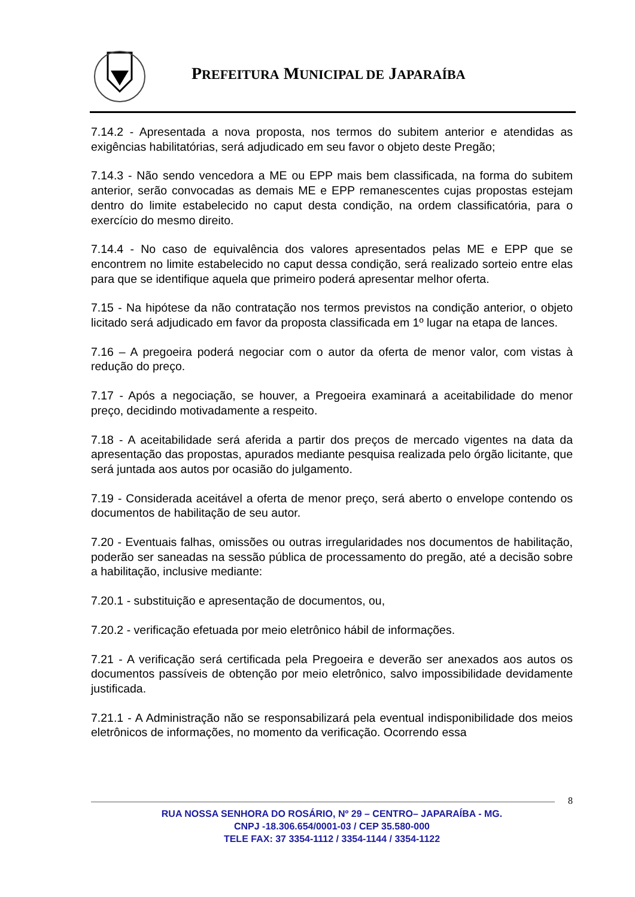PREFEITURA MUNICIPAL DE JAPARAÍBA
7.14.2 - Apresentada a nova proposta, nos termos do subitem anterior e atendidas as exigências habilitatórias, será adjudicado em seu favor o objeto deste Pregão;
7.14.3 - Não sendo vencedora a ME ou EPP mais bem classificada, na forma do subitem anterior, serão convocadas as demais ME e EPP remanescentes cujas propostas estejam dentro do limite estabelecido no caput desta condição, na ordem classificatória, para o exercício do mesmo direito.
7.14.4 - No caso de equivalência dos valores apresentados pelas ME e EPP que se encontrem no limite estabelecido no caput dessa condição, será realizado sorteio entre elas para que se identifique aquela que primeiro poderá apresentar melhor oferta.
7.15 - Na hipótese da não contratação nos termos previstos na condição anterior, o objeto licitado será adjudicado em favor da proposta classificada em 1º lugar na etapa de lances.
7.16 – A pregoeira poderá negociar com o autor da oferta de menor valor, com vistas à redução do preço.
7.17 - Após a negociação, se houver, a Pregoeira examinará a aceitabilidade do menor preço, decidindo motivadamente a respeito.
7.18 - A aceitabilidade será aferida a partir dos preços de mercado vigentes na data da apresentação das propostas, apurados mediante pesquisa realizada pelo órgão licitante, que será juntada aos autos por ocasião do julgamento.
7.19 - Considerada aceitável a oferta de menor preço, será aberto o envelope contendo os documentos de habilitação de seu autor.
7.20 - Eventuais falhas, omissões ou outras irregularidades nos documentos de habilitação, poderão ser saneadas na sessão pública de processamento do pregão, até a decisão sobre a habilitação, inclusive mediante:
7.20.1 - substituição e apresentação de documentos, ou,
7.20.2 - verificação efetuada por meio eletrônico hábil de informações.
7.21 - A verificação será certificada pela Pregoeira e deverão ser anexados aos autos os documentos passíveis de obtenção por meio eletrônico, salvo impossibilidade devidamente justificada.
7.21.1 - A Administração não se responsabilizará pela eventual indisponibilidade dos meios eletrônicos de informações, no momento da verificação. Ocorrendo essa
8
RUA NOSSA SENHORA DO ROSÁRIO, Nº 29 – CENTRO– JAPARAÍBA - MG.
CNPJ -18.306.654/0001-03 / CEP 35.580-000
TELE FAX: 37 3354-1112 / 3354-1144 / 3354-1122